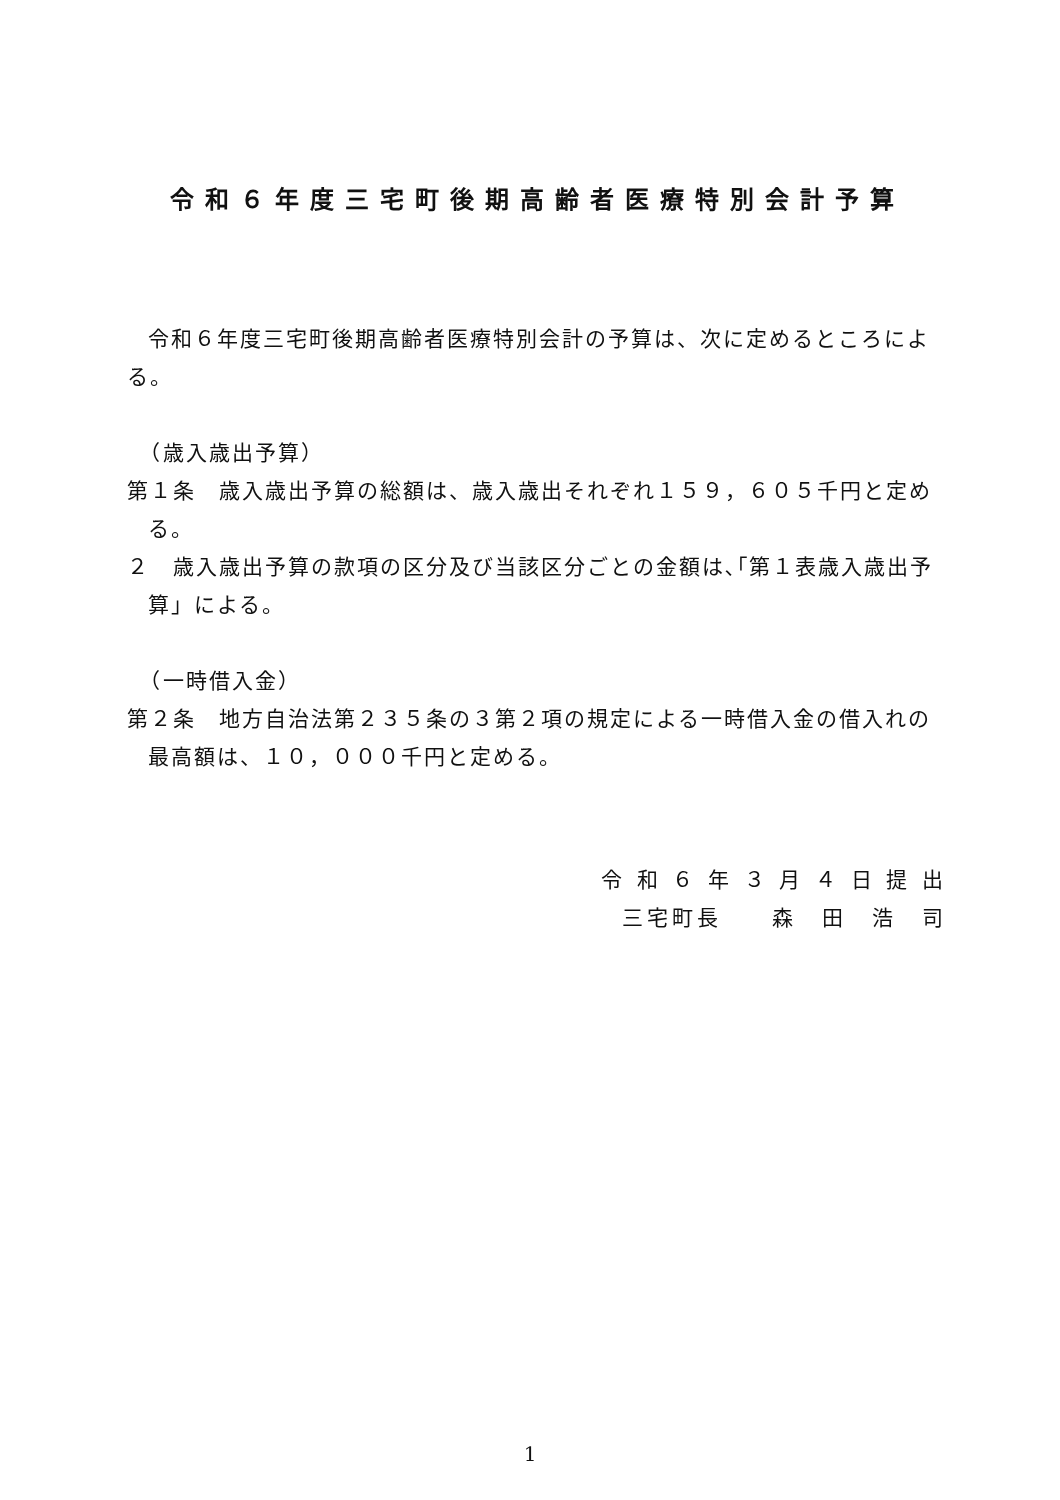令和６年度三宅町後期高齢者医療特別会計予算
令和６年度三宅町後期高齢者医療特別会計の予算は、次に定めるところによる。
　（歳入歳出予算）
第１条　歳入歳出予算の総額は、歳入歳出それぞれ１５９，６０５千円と定める。
２　歳入歳出予算の款項の区分及び当該区分ごとの金額は､｢第１表歳入歳出予算」による。
　（一時借入金）
第２条　地方自治法第２３５条の３第２項の規定による一時借入金の借入れの最高額は、１０，０００千円と定める。
令 和 ６ 年 ３ 月 ４ 日 提 出
三宅町長　　森　田　浩　司
1